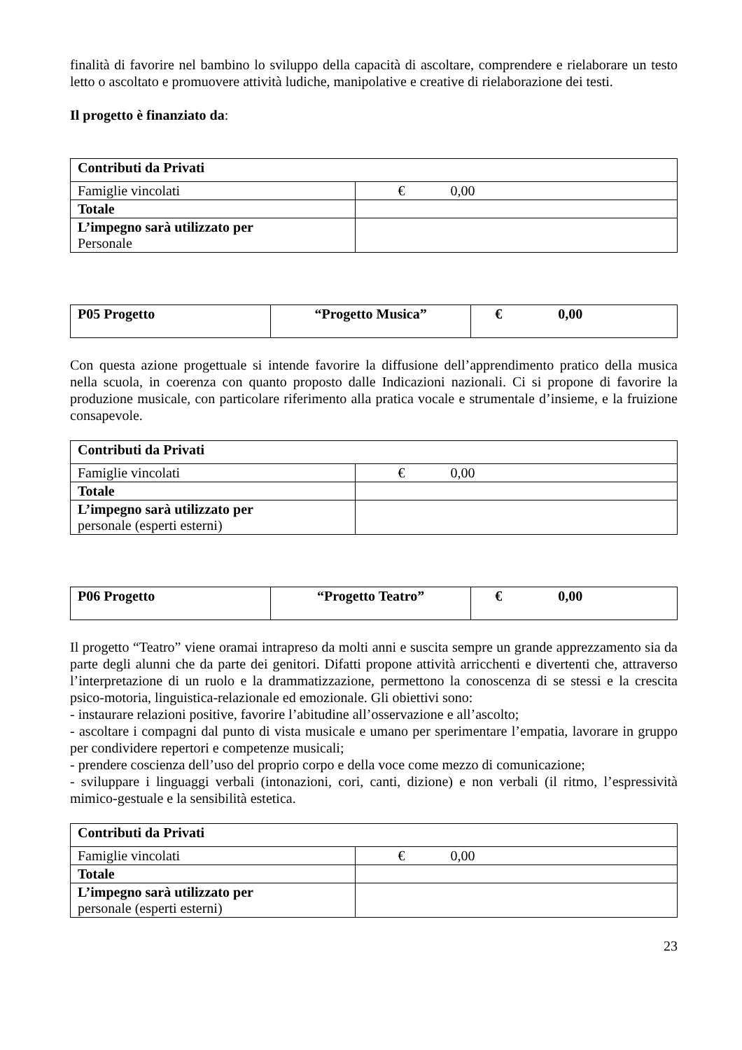finalità di favorire nel bambino lo sviluppo della capacità di ascoltare, comprendere e rielaborare un testo letto o ascoltato e promuovere attività ludiche, manipolative e creative di rielaborazione dei testi.
Il progetto è finanziato da:
| Contributi da Privati | |
| Famiglie vincolati | € 0,00 |
| Totale | |
| L’impegno sarà utilizzato per Personale | |
| P05 Progetto | “Progetto Musica” | € 0,00 |
Con questa azione progettuale si intende favorire la diffusione dell’apprendimento pratico della musica nella scuola, in coerenza con quanto proposto dalle Indicazioni nazionali. Ci si propone di favorire la produzione musicale, con particolare riferimento alla pratica vocale e strumentale d’insieme, e la fruizione consapevole.
| Contributi da Privati | |
| Famiglie vincolati | € 0,00 |
| Totale | |
| L’impegno sarà utilizzato per personale (esperti esterni) | |
| P06 Progetto | “Progetto Teatro” | € 0,00 |
Il progetto “Teatro” viene oramai intrapreso da molti anni e suscita sempre un grande apprezzamento sia da parte degli alunni che da parte dei genitori. Difatti propone attività arricchenti e divertenti che, attraverso l’interpretazione di un ruolo e la drammatizzazione, permettono la conoscenza di se stessi e la crescita psico-motoria, linguistica-relazionale ed emozionale. Gli obiettivi sono:
- instaurare relazioni positive, favorire l’abitudine all’osservazione e all’ascolto;
- ascoltare i compagni dal punto di vista musicale e umano per sperimentare l’empatia, lavorare in gruppo per condividere repertori e competenze musicali;
- prendere coscienza dell’uso del proprio corpo e della voce come mezzo di comunicazione;
- sviluppare i linguaggi verbali (intonazioni, cori, canti, dizione) e non verbali (il ritmo, l’espressività mimico-gestuale e la sensibilità estetica.
| Contributi da Privati | |
| Famiglie vincolati | € 0,00 |
| Totale | |
| L’impegno sarà utilizzato per personale (esperti esterni) | |
23